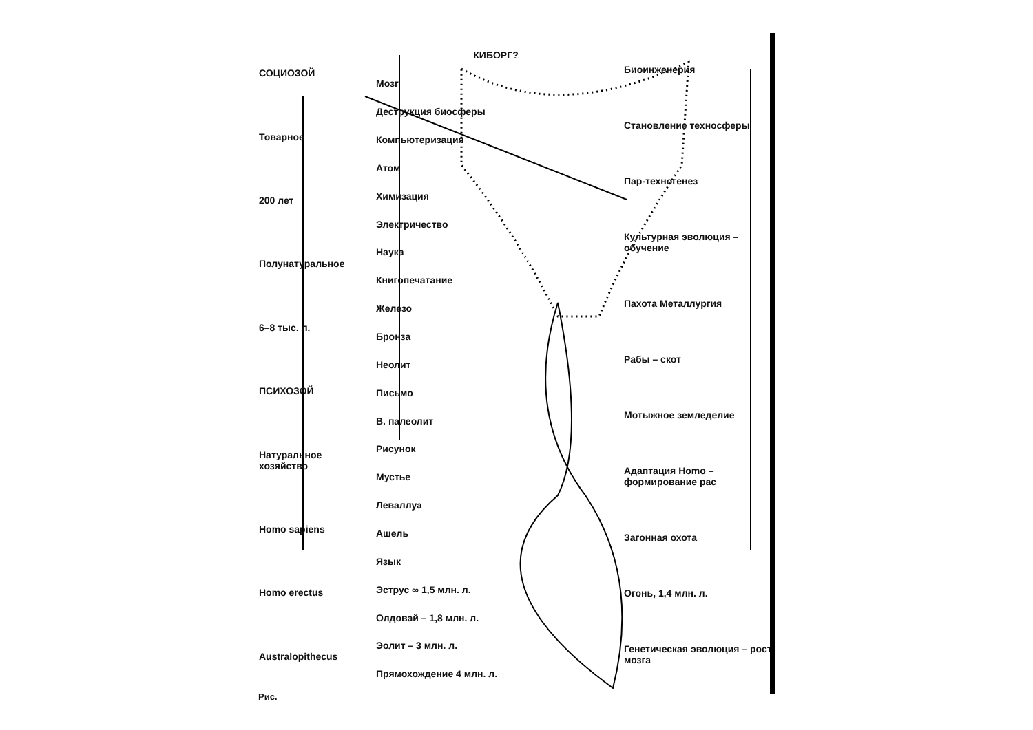СОЦИОЗОЙ
Товарное
200 лет
Полунатуральное
6–8 тыс. л.
ПСИХОЗОЙ
Натуральное хозяйство
Homo sapiens
Homo erectus
Australopithecus
КИБОРГ?
Мозг
Деструкция биосферы
Компьютеризация
Атом
Химизация
Электричество
Наука
Книгопечатание
Железо
Бронза
Неолит
Письмо
В. палеолит
Рисунок
Мустье
Леваллуа
Ашель
Язык
Эструс ∞ 1,5 млн. л.
Олдовай – 1,8 млн. л.
Эолит – 3 млн. л.
Прямохождение 4 млн. л.
Биоинженерия
Становление техносферы
Пар-техногенез
Культурная эволюция – обучение
Пахота Металлургия
Рабы – скот
Мотыжное земледелие
Адаптация Homo – формирование рас
Загонная охота
Огонь, 1,4 млн. л.
Генетическая эволюция – рост мозга
Рис.